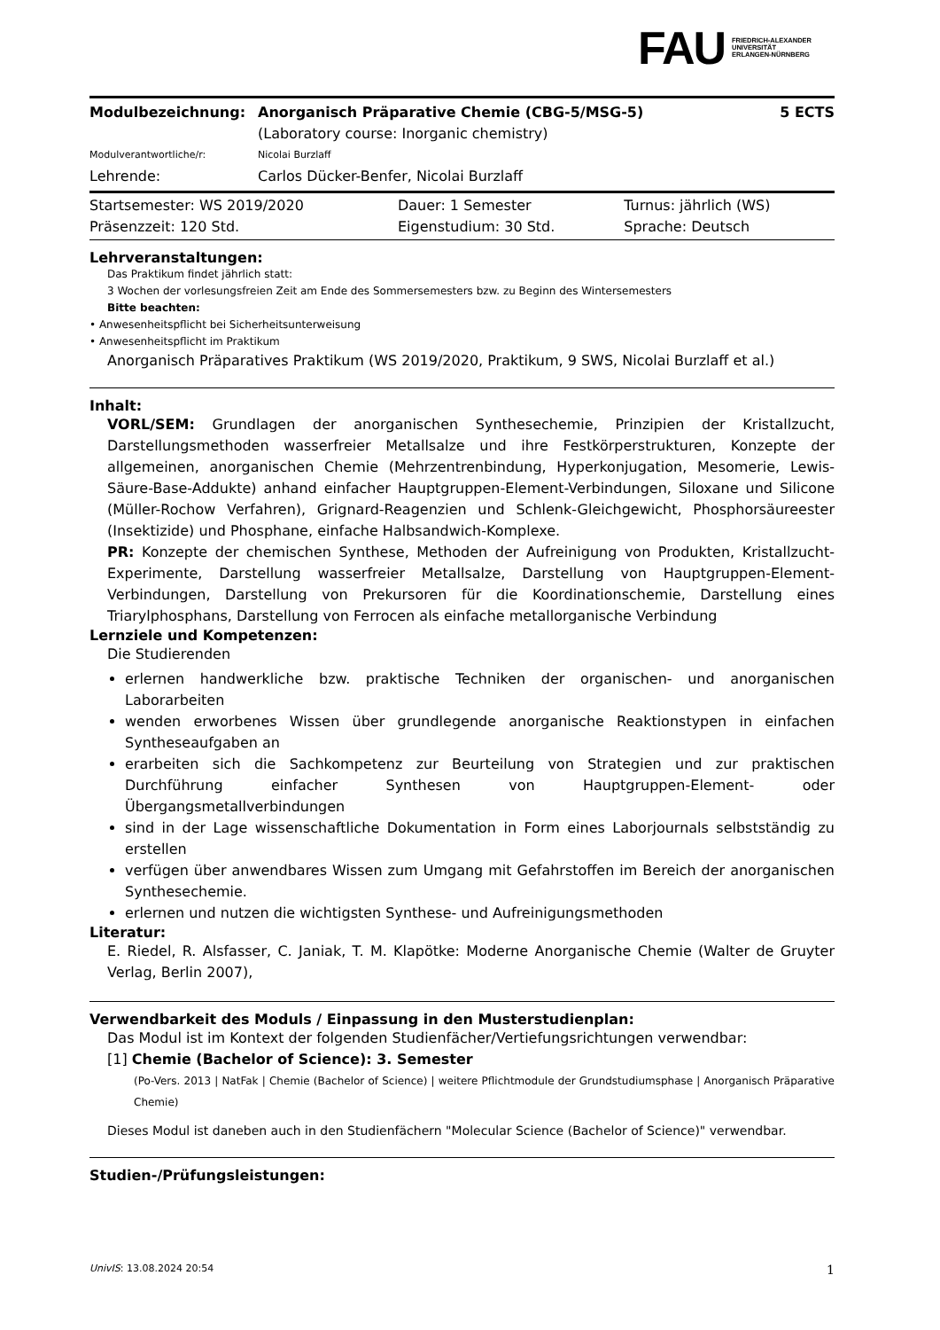FAU
FRIEDRICH-ALEXANDER
UNIVERSITÄT
ERLANGEN-NÜRNBERG
| Modulbezeichnung: | Anorganisch Präparative Chemie (CBG-5/MSG-5) (Laboratory course: Inorganic chemistry) | 5 ECTS |
| Modulverantwortliche/r: | Nicolai Burzlaff | |
| Lehrende: | Carlos Dücker-Benfer, Nicolai Burzlaff | |
| Startsemester: WS 2019/2020 | Dauer: 1 Semester | Turnus: jährlich (WS) |
| Präsenzzeit: 120 Std. | Eigenstudium: 30 Std. | Sprache: Deutsch |
Lehrveranstaltungen:
Das Praktikum findet jährlich statt:
3 Wochen der vorlesungsfreien Zeit am Ende des Sommersemesters bzw. zu Beginn des Wintersemesters
Bitte beachten:
• Anwesenheitspflicht bei Sicherheitsunterweisung
• Anwesenheitspflicht im Praktikum
Anorganisch Präparatives Praktikum (WS 2019/2020, Praktikum, 9 SWS, Nicolai Burzlaff et al.)
Inhalt:
VORL/SEM: Grundlagen der anorganischen Synthesechemie, Prinzipien der Kristallzucht, Darstellungsmethoden wasserfreier Metallsalze und ihre Festkörperstrukturen, Konzepte der allgemeinen, anorganischen Chemie (Mehrzentrenbindung, Hyperkonjugation, Mesomerie, Lewis-Säure-Base-Addukte) anhand einfacher Hauptgruppen-Element-Verbindungen, Siloxane und Silicone (Müller-Rochow Verfahren), Grignard-Reagenzien und Schlenk-Gleichgewicht, Phosphorsäureester (Insektizide) und Phosphane, einfache Halbsandwich-Komplexe.
PR: Konzepte der chemischen Synthese, Methoden der Aufreinigung von Produkten, Kristallzucht-Experimente, Darstellung wasserfreier Metallsalze, Darstellung von Hauptgruppen-Element-Verbindungen, Darstellung von Prekursoren für die Koordinationschemie, Darstellung eines Triarylphosphans, Darstellung von Ferrocen als einfache metallorganische Verbindung
Lernziele und Kompetenzen:
Die Studierenden
erlernen handwerkliche bzw. praktische Techniken der organischen- und anorganischen Laborarbeiten
wenden erworbenes Wissen über grundlegende anorganische Reaktionstypen in einfachen Syntheseaufgaben an
erarbeiten sich die Sachkompetenz zur Beurteilung von Strategien und zur praktischen Durchführung einfacher Synthesen von Hauptgruppen-Element- oder Übergangsmetallverbindungen
sind in der Lage wissenschaftliche Dokumentation in Form eines Laborjournals selbstständig zu erstellen
verfügen über anwendbares Wissen zum Umgang mit Gefahrstoffen im Bereich der anorganischen Synthesechemie.
erlernen und nutzen die wichtigsten Synthese- und Aufreinigungsmethoden
Literatur:
E. Riedel, R. Alsfasser, C. Janiak, T. M. Klapötke: Moderne Anorganische Chemie (Walter de Gruyter Verlag, Berlin 2007),
Verwendbarkeit des Moduls / Einpassung in den Musterstudienplan:
Das Modul ist im Kontext der folgenden Studienfächer/Vertiefungsrichtungen verwendbar:
[1] Chemie (Bachelor of Science): 3. Semester
(Po-Vers. 2013 | NatFak | Chemie (Bachelor of Science) | weitere Pflichtmodule der Grundstudiumsphase | Anorganisch Präparative Chemie)
Dieses Modul ist daneben auch in den Studienfächern "Molecular Science (Bachelor of Science)" verwendbar.
Studien-/Prüfungsleistungen:
UnivIS: 13.08.2024 20:54 1